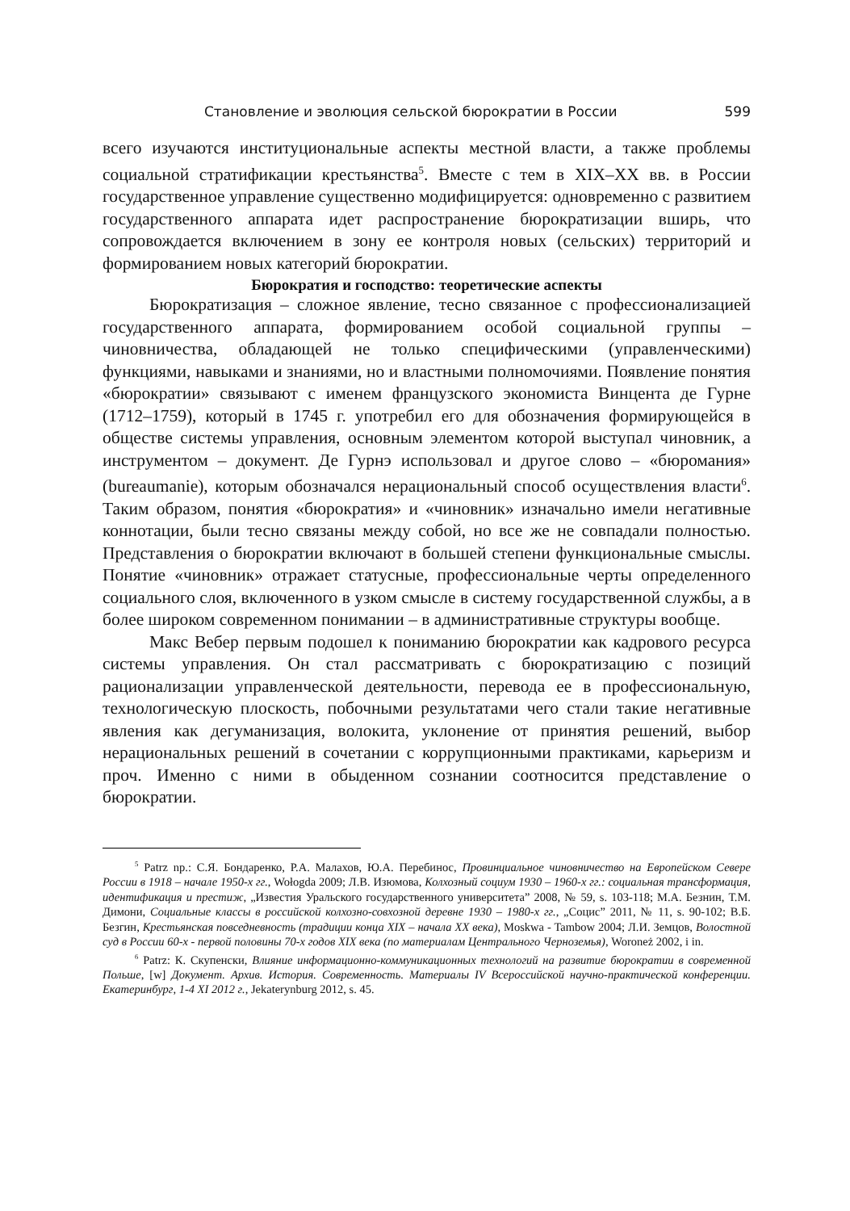Становление и эволюция сельской бюрократии в России 599
всего изучаются институциональные аспекты местной власти, а также проблемы социальной стратификации крестьянства<sup>5</sup>. Вместе с тем в XIX–XX вв. в России государственное управление существенно модифицируется: одновременно с развитием государственного аппарата идет распространение бюрократизации вширь, что сопровождается включением в зону ее контроля новых (сельских) территорий и формированием новых категорий бюрократии.
Бюрократия и господство: теоретические аспекты
Бюрократизация – сложное явление, тесно связанное с профессионализацией государственного аппарата, формированием особой социальной группы – чиновничества, обладающей не только специфическими (управленческими) функциями, навыками и знаниями, но и властными полномочиями. Появление понятия «бюрократии» связывают с именем французского экономиста Винцента де Гурне (1712–1759), который в 1745 г. употребил его для обозначения формирующейся в обществе системы управления, основным элементом которой выступал чиновник, а инструментом – документ. Де Гурнэ использовал и другое слово – «бюромания» (bureaumanie), которым обозначался нерациональный способ осуществления власти<sup>6</sup>. Таким образом, понятия «бюрократия» и «чиновник» изначально имели негативные коннотации, были тесно связаны между собой, но все же не совпадали полностью. Представления о бюрократии включают в большей степени функциональные смыслы. Понятие «чиновник» отражает статусные, профессиональные черты определенного социального слоя, включенного в узком смысле в систему государственной службы, а в более широком современном понимании – в административные структуры вообще.
Макс Вебер первым подошел к пониманию бюрократии как кадрового ресурса системы управления. Он стал рассматривать с бюрократизацию с позиций рационализации управленческой деятельности, перевода ее в профессиональную, технологическую плоскость, побочными результатами чего стали такие негативные явления как дегуманизация, волокита, уклонение от принятия решений, выбор нерациональных решений в сочетании с коррупционными практиками, карьеризм и проч. Именно с ними в обыденном сознании соотносится представление о бюрократии.
<sup>5</sup> Patrz np.: С.Я. Бондаренко, Р.А. Малахов, Ю.А. Перебинос, Провинциальное чиновничество на Европейском Севере России в 1918 – начале 1950-х гг., Wołogda 2009; Л.В. Изюмова, Колхозный социум 1930 – 1960-х гг.: социальная трансформация, идентификация и престиж, „Известия Уральского государственного университета” 2008, № 59, s. 103-118; М.А. Безнин, Т.М. Димони, Социальные классы в российской колхозно-совхозной деревне 1930 – 1980-х гг., „Социс” 2011, № 11, s. 90-102; В.Б. Безгин, Крестьянская повседневность (традиции конца XIX – начала XX века), Moskwa - Tambow 2004; Л.И. Земцов, Волостной суд в России 60-х - первой половины 70-х годов XIX века (по материалам Центрального Черноземья), Woroneż 2002, i in.
<sup>6</sup> Patrz: К. Скупенски, Влияние информационно-коммуникационных технологий на развитие бюрократии в современной Польше, [w] Документ. Архив. История. Современность. Материалы IV Всероссийской научно-практической конференции. Екатеринбург, 1-4 XI 2012 г., Jekaterynburg 2012, s. 45.